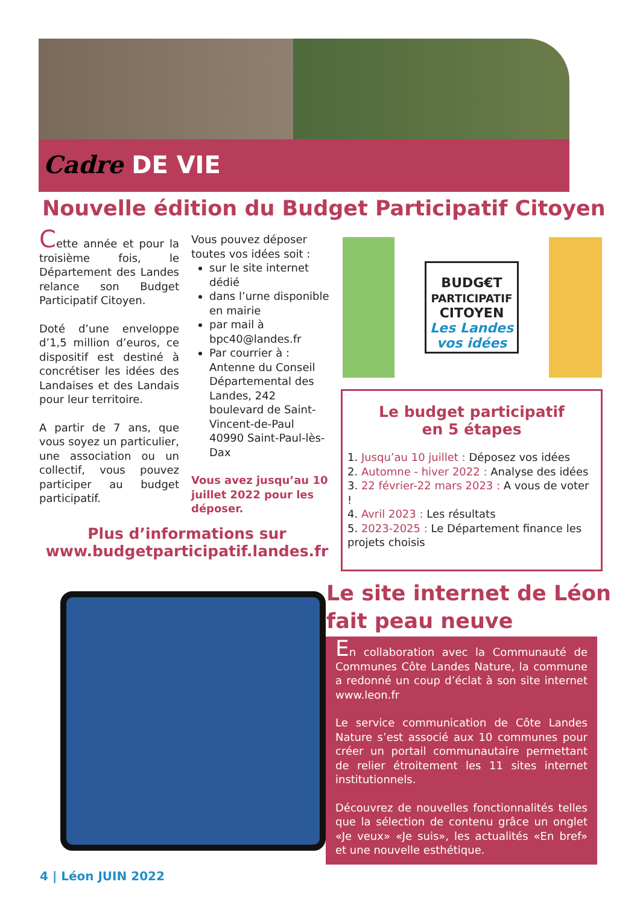Cadre DE VIE
Nouvelle édition du Budget Participatif Citoyen
Cette année et pour la troisième fois, le Département des Landes relance son Budget Participatif Citoyen.
Doté d’une enveloppe d’1,5 million d’euros, ce dispositif est destiné à concrétiser les idées des Landaises et des Landais pour leur territoire.
A partir de 7 ans, que vous soyez un particulier, une association ou un collectif, vous pouvez participer au budget participatif.
Vous pouvez déposer toutes vos idées soit :
sur le site internet dédié
dans l’urne disponible en mairie
par mail à bpc40@landes.fr
Par courrier à :
Antenne du Conseil Départemental des Landes, 242 boulevard de Saint-Vincent-de-Paul 40990 Saint-Paul-lès-Dax
Vous avez jusqu’au 10 juillet 2022 pour les déposer.
Plus d’informations sur
www.budgetparticipatif.landes.fr
BUDG€T
PARTICIPATIF
CITOYEN
Les Landes vos idées
Le budget participatif
en 5 étapes
1. Jusqu’au 10 juillet : Déposez vos idées
2. Automne - hiver 2022 : Analyse des idées
3. 22 février-22 mars 2023 : A vous de voter !
4. Avril 2023 : Les résultats
5. 2023-2025 : Le Département finance les projets choisis
Le site internet de Léon
fait peau neuve
En collaboration avec la Communauté de Communes Côte Landes Nature, la commune a redonné un coup d’éclat à son site internet www.leon.fr
Le service communication de Côte Landes Nature s’est associé aux 10 communes pour créer un portail communautaire permettant de relier étroitement les 11 sites internet institutionnels.
Découvrez de nouvelles fonctionnalités telles que la sélection de contenu grâce un onglet «Je veux» «Je suis», les actualités «En bref» et une nouvelle esthétique.
4 | Léon JUIN 2022